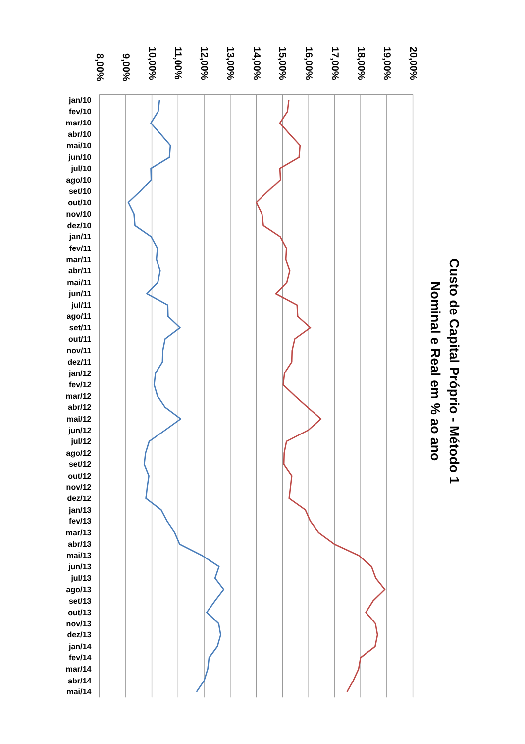Custo de Capital Próprio - Método 1
Nominal e Real em % ao ano
8,00%
9,00%
10,00%
11,00%
12,00%
13,00%
14,00%
15,00%
16,00%
17,00%
18,00%
19,00%
20,00%
jan/10
fev/10
mar/10
abr/10
mai/10
jun/10
jul/10
ago/10
set/10
out/10
nov/10
dez/10
jan/11
fev/11
mar/11
abr/11
mai/11
jun/11
jul/11
ago/11
set/11
out/11
nov/11
dez/11
jan/12
fev/12
mar/12
abr/12
mai/12
jun/12
jul/12
ago/12
set/12
out/12
nov/12
dez/12
jan/13
fev/13
mar/13
abr/13
mai/13
jun/13
jul/13
ago/13
set/13
out/13
nov/13
dez/13
jan/14
fev/14
mar/14
abr/14
mai/14